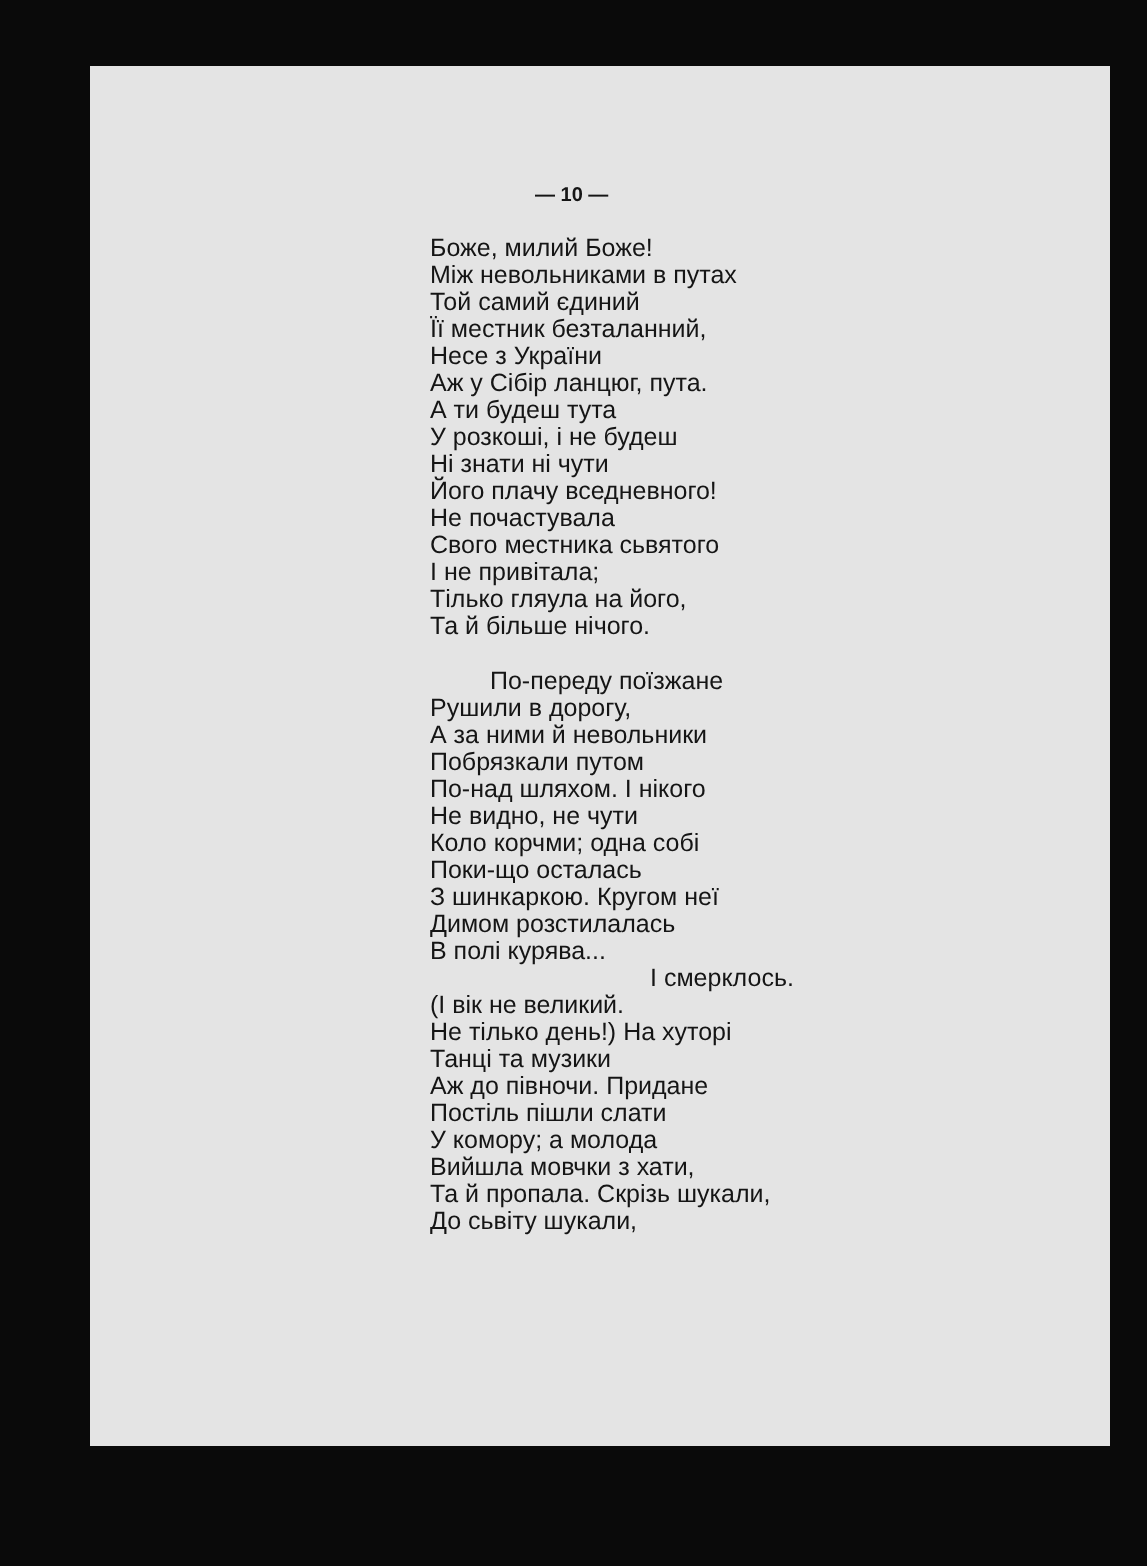— 10 —
Боже, милий Боже!
Між невольниками в путах
Той самий єдиний
Її местник безталанний,
Несе з України
Аж у Сібір ланцюг, пута.
А ти будеш тута
У розкоші, і не будеш
Ні знати ні чути
Його плачу вседневного!
Не почастувала
Свого местника сьвятого
І не привітала;
Тілько гляула на його,
Та й більше нічого.
По-переду поїзжане
Рушили в дорогу,
А за ними й невольники
Побрязкали путом
По-над шляхом. І нікого
Не видно, не чути
Коло корчми; одна собі
Поки-що осталась
З шинкаркою. Кругом неї
Димом розстилалась
В полі курява...
І смерклось.
(І вік не великий.
Не тілько день!) На хуторі
Танці та музики
Аж до півночи. Придане
Постіль пішли слати
У комору; а молода
Вийшла мовчки з хати,
Та й пропала. Скрізь шукали,
До сьвіту шукали,